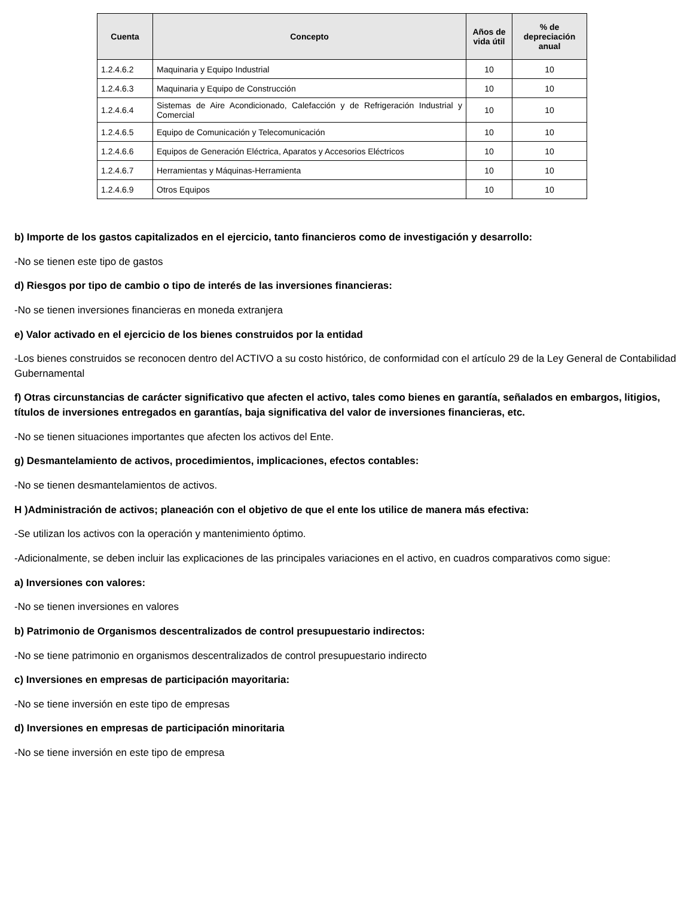| Cuenta | Concepto | Años de vida útil | % de depreciación anual |
| --- | --- | --- | --- |
| 1.2.4.6.2 | Maquinaria y Equipo Industrial | 10 | 10 |
| 1.2.4.6.3 | Maquinaria y Equipo de Construcción | 10 | 10 |
| 1.2.4.6.4 | Sistemas de Aire Acondicionado, Calefacción y de Refrigeración Industrial y Comercial | 10 | 10 |
| 1.2.4.6.5 | Equipo de Comunicación y Telecomunicación | 10 | 10 |
| 1.2.4.6.6 | Equipos de Generación Eléctrica, Aparatos y Accesorios Eléctricos | 10 | 10 |
| 1.2.4.6.7 | Herramientas y Máquinas-Herramienta | 10 | 10 |
| 1.2.4.6.9 | Otros Equipos | 10 | 10 |
b) Importe de los gastos capitalizados en el ejercicio, tanto financieros como de investigación y desarrollo:
-No se tienen este tipo de gastos
d) Riesgos por tipo de cambio o tipo de interés de las inversiones financieras:
-No se tienen inversiones financieras en moneda extranjera
e) Valor activado en el ejercicio de los bienes construidos por la entidad
-Los bienes construidos se reconocen dentro del ACTIVO a su costo histórico, de conformidad con el artículo 29 de la Ley General de Contabilidad Gubernamental
f) Otras circunstancias de carácter significativo que afecten el activo, tales como bienes en garantía, señalados en embargos, litigios, títulos de inversiones entregados en garantías, baja significativa del valor de inversiones financieras, etc.
-No se tienen situaciones importantes que afecten los activos del Ente.
g) Desmantelamiento de activos, procedimientos, implicaciones, efectos contables:
-No se tienen desmantelamientos de activos.
H )Administración de activos; planeación con el objetivo de que el ente los utilice de manera más efectiva:
-Se utilizan los activos con la operación y mantenimiento óptimo.
-Adicionalmente, se deben incluir las explicaciones de las principales variaciones en el activo, en cuadros comparativos como sigue:
a) Inversiones con valores:
-No se tienen inversiones en valores
b) Patrimonio de Organismos descentralizados de control presupuestario indirectos:
-No se tiene patrimonio en organismos descentralizados de control presupuestario indirecto
c) Inversiones en empresas de participación mayoritaria:
-No se tiene inversión en este tipo de empresas
d) Inversiones en empresas de participación minoritaria
-No se tiene inversión en este tipo de empresa